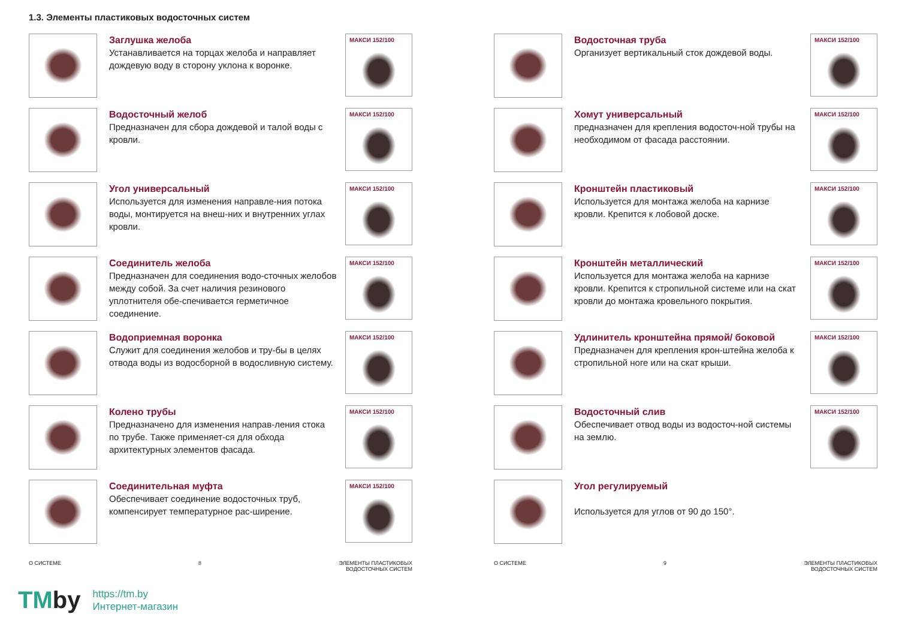1.3. Элементы пластиковых водосточных систем
Заглушка желоба
Устанавливается на торцах желоба и направляет дождевую воду в сторону уклона к воронке.
МАКСИ 152/100
Водосточный желоб
Предназначен для сбора дождевой и талой воды с кровли.
МАКСИ 152/100
Угол универсальный
Используется для изменения направле-ния потока воды, монтируется на внеш-них и внутренних углах кровли.
МАКСИ 152/100
Соединитель желоба
Предназначен для соединения водо-сточных желобов между собой. За счет наличия резинового уплотнителя обе-спечивается герметичное соединение.
МАКСИ 152/100
Водоприемная воронка
Служит для соединения желобов и тру-бы в целях отвода воды из водосборной в водосливную систему.
МАКСИ 152/100
Колено трубы
Предназначено для изменения направ-ления стока по трубе. Также применяет-ся для обхода архитектурных элементов фасада.
МАКСИ 152/100
Соединительная муфта
Обеспечивает соединение водосточных труб, компенсирует температурное рас-ширение.
МАКСИ 152/100
О СИСТЕМЕ 8 ЭЛЕМЕНТЫ ПЛАСТИКОВЫХ
ВОДОСТОЧНЫХ СИСТЕМ
Водосточная труба
Организует вертикальный сток дождевой воды.
МАКСИ 152/100
Хомут универсальный
предназначен для крепления водосточ-ной трубы на необходимом от фасада расстоянии.
МАКСИ 152/100
Кронштейн пластиковый
Используется для монтажа желоба на карнизе кровли. Крепится к лобовой доске.
МАКСИ 152/100
Кронштейн металлический
Используется для монтажа желоба на карнизе кровли. Крепится к стропильной системе или на скат кровли до монтажа кровельного покрытия.
МАКСИ 152/100
Удлинитель кронштейна прямой/ боковой
Предназначен для крепления крон-штейна желоба к стропильной ноге или на скат крыши.
МАКСИ 152/100
Водосточный слив
Обеспечивает отвод воды из водосточ-ной системы на землю.
МАКСИ 152/100
Угол регулируемый
Используется для углов от 90 до 150°.
О СИСТЕМЕ 9 ЭЛЕМЕНТЫ ПЛАСТИКОВЫХ
ВОДОСТОЧНЫХ СИСТЕМ
TMby
https://tm.by
Интернет-магазин